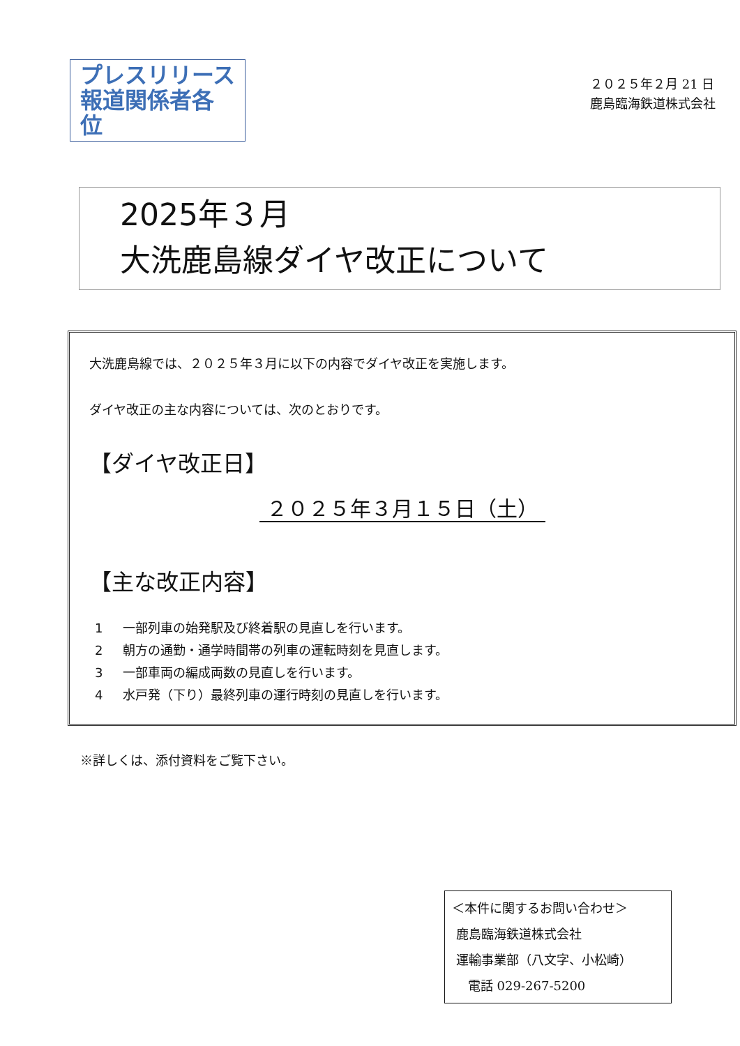プレスリリース
報道関係者各位
２０２５年２月 21 日
鹿島臨海鉄道株式会社
2025年３月
大洗鹿島線ダイヤ改正について
大洗鹿島線では、２０２５年３月に以下の内容でダイヤ改正を実施します。
ダイヤ改正の主な内容については、次のとおりです。
【ダイヤ改正日】
２０２５年３月１５日（土）
【主な改正内容】
1 一部列車の始発駅及び終着駅の見直しを行います。
2 朝方の通勤・通学時間帯の列車の運転時刻を見直します。
3 一部車両の編成両数の見直しを行います。
4 水戸発（下り）最終列車の運行時刻の見直しを行います。
※詳しくは、添付資料をご覧下さい。
＜本件に関するお問い合わせ＞
鹿島臨海鉄道株式会社
運輸事業部（八文字、小松崎）
電話 029-267-5200